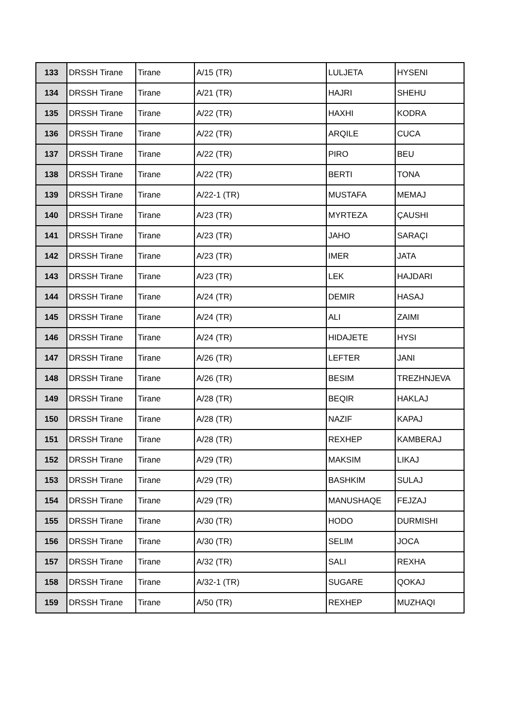| 133 | DRSSH Tirane | Tirane | A/15 (TR) | LULJETA | HYSENI |
| 134 | DRSSH Tirane | Tirane | A/21 (TR) | HAJRI | SHEHU |
| 135 | DRSSH Tirane | Tirane | A/22 (TR) | HAXHI | KODRA |
| 136 | DRSSH Tirane | Tirane | A/22 (TR) | ARQILE | CUCA |
| 137 | DRSSH Tirane | Tirane | A/22 (TR) | PIRO | BEU |
| 138 | DRSSH Tirane | Tirane | A/22 (TR) | BERTI | TONA |
| 139 | DRSSH Tirane | Tirane | A/22-1 (TR) | MUSTAFA | MEMAJ |
| 140 | DRSSH Tirane | Tirane | A/23 (TR) | MYRTEZA | ÇAUSHI |
| 141 | DRSSH Tirane | Tirane | A/23 (TR) | JAHO | SARAÇI |
| 142 | DRSSH Tirane | Tirane | A/23 (TR) | IMER | JATA |
| 143 | DRSSH Tirane | Tirane | A/23 (TR) | LEK | HAJDARI |
| 144 | DRSSH Tirane | Tirane | A/24 (TR) | DEMIR | HASAJ |
| 145 | DRSSH Tirane | Tirane | A/24 (TR) | ALI | ZAIMI |
| 146 | DRSSH Tirane | Tirane | A/24 (TR) | HIDAJETE | HYSI |
| 147 | DRSSH Tirane | Tirane | A/26 (TR) | LEFTER | JANI |
| 148 | DRSSH Tirane | Tirane | A/26 (TR) | BESIM | TREZHNJEVA |
| 149 | DRSSH Tirane | Tirane | A/28 (TR) | BEQIR | HAKLAJ |
| 150 | DRSSH Tirane | Tirane | A/28 (TR) | NAZIF | KAPAJ |
| 151 | DRSSH Tirane | Tirane | A/28 (TR) | REXHEP | KAMBERAJ |
| 152 | DRSSH Tirane | Tirane | A/29 (TR) | MAKSIM | LIKAJ |
| 153 | DRSSH Tirane | Tirane | A/29 (TR) | BASHKIM | SULAJ |
| 154 | DRSSH Tirane | Tirane | A/29 (TR) | MANUSHAQE | FEJZAJ |
| 155 | DRSSH Tirane | Tirane | A/30 (TR) | HODO | DURMISHI |
| 156 | DRSSH Tirane | Tirane | A/30 (TR) | SELIM | JOCA |
| 157 | DRSSH Tirane | Tirane | A/32 (TR) | SALI | REXHA |
| 158 | DRSSH Tirane | Tirane | A/32-1 (TR) | SUGARE | QOKAJ |
| 159 | DRSSH Tirane | Tirane | A/50 (TR) | REXHEP | MUZHAQI |